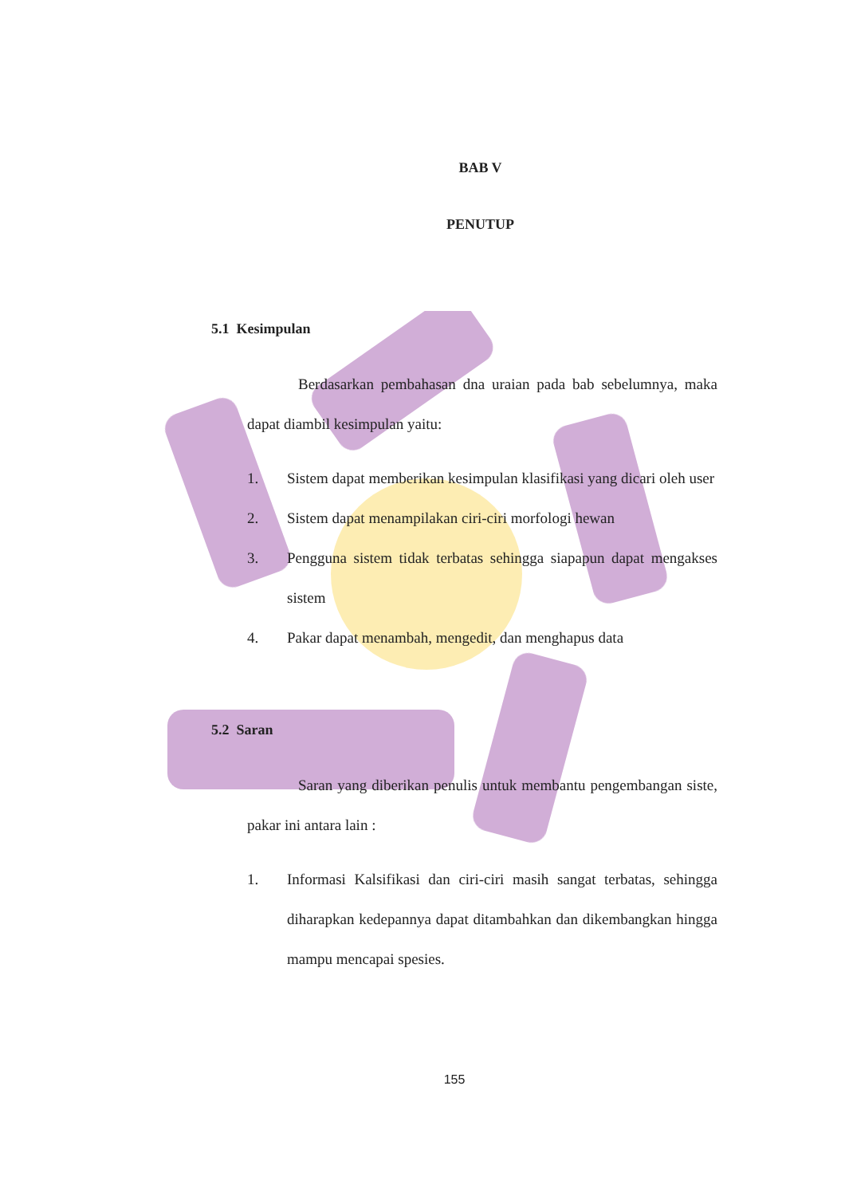BAB V
PENUTUP
5.1 Kesimpulan
Berdasarkan pembahasan dna uraian pada bab sebelumnya, maka dapat diambil kesimpulan yaitu:
1. Sistem dapat memberikan kesimpulan klasifikasi yang dicari oleh user
2. Sistem dapat menampilakan ciri-ciri morfologi hewan
3. Pengguna sistem tidak terbatas sehingga siapapun dapat mengakses sistem
4. Pakar dapat menambah, mengedit, dan menghapus data
5.2 Saran
Saran yang diberikan penulis untuk membantu pengembangan siste, pakar ini antara lain :
1. Informasi Kalsifikasi dan ciri-ciri masih sangat terbatas, sehingga diharapkan kedepannya dapat ditambahkan dan dikembangkan hingga mampu mencapai spesies.
155